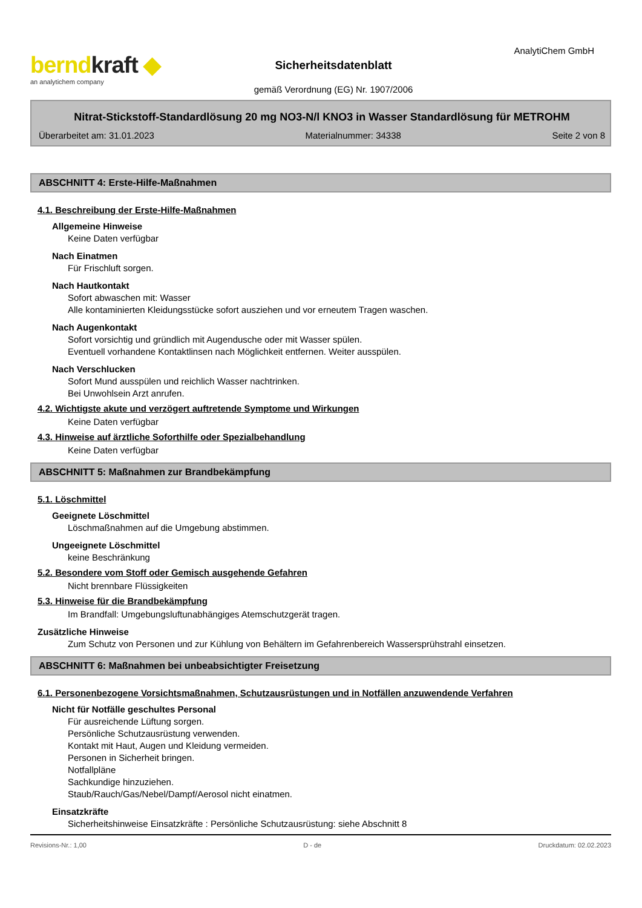berndkraft ◆
an analytichem company
Sicherheitsdatenblatt
gemäß Verordnung (EG) Nr. 1907/2006
AnalytiChem GmbH
Nitrat-Stickstoff-Standardlösung 20 mg NO3-N/l KNO3 in Wasser Standardlösung für METROHM
Überarbeitet am: 31.01.2023 Materialnummer: 34338 Seite 2 von 8
ABSCHNITT 4: Erste-Hilfe-Maßnahmen
4.1. Beschreibung der Erste-Hilfe-Maßnahmen
Allgemeine Hinweise
Keine Daten verfügbar
Nach Einatmen
Für Frischluft sorgen.
Nach Hautkontakt
Sofort abwaschen mit: Wasser
Alle kontaminierten Kleidungsstücke sofort ausziehen und vor erneutem Tragen waschen.
Nach Augenkontakt
Sofort vorsichtig und gründlich mit Augendusche oder mit Wasser spülen.
Eventuell vorhandene Kontaktlinsen nach Möglichkeit entfernen. Weiter ausspülen.
Nach Verschlucken
Sofort Mund ausspülen und reichlich Wasser nachtrinken.
Bei Unwohlsein Arzt anrufen.
4.2. Wichtigste akute und verzögert auftretende Symptome und Wirkungen
Keine Daten verfügbar
4.3. Hinweise auf ärztliche Soforthilfe oder Spezialbehandlung
Keine Daten verfügbar
ABSCHNITT 5: Maßnahmen zur Brandbekämpfung
5.1. Löschmittel
Geeignete Löschmittel
Löschmaßnahmen auf die Umgebung abstimmen.
Ungeeignete Löschmittel
keine Beschränkung
5.2. Besondere vom Stoff oder Gemisch ausgehende Gefahren
Nicht brennbare Flüssigkeiten
5.3. Hinweise für die Brandbekämpfung
Im Brandfall: Umgebungsluftunabhängiges Atemschutzgerät tragen.
Zusätzliche Hinweise
Zum Schutz von Personen und zur Kühlung von Behältern im Gefahrenbereich Wassersprühstrahl einsetzen.
ABSCHNITT 6: Maßnahmen bei unbeabsichtigter Freisetzung
6.1. Personenbezogene Vorsichtsmaßnahmen, Schutzausrüstungen und in Notfällen anzuwendende Verfahren
Nicht für Notfälle geschultes Personal
Für ausreichende Lüftung sorgen.
Persönliche Schutzausrüstung verwenden.
Kontakt mit Haut, Augen und Kleidung vermeiden.
Personen in Sicherheit bringen.
Notfallpläne
Sachkundige hinzuziehen.
Staub/Rauch/Gas/Nebel/Dampf/Aerosol nicht einatmen.
Einsatzkräfte
Sicherheitshinweise Einsatzkräfte : Persönliche Schutzausrüstung: siehe Abschnitt 8
Revisions-Nr.: 1,00 D - de Druckdatum: 02.02.2023